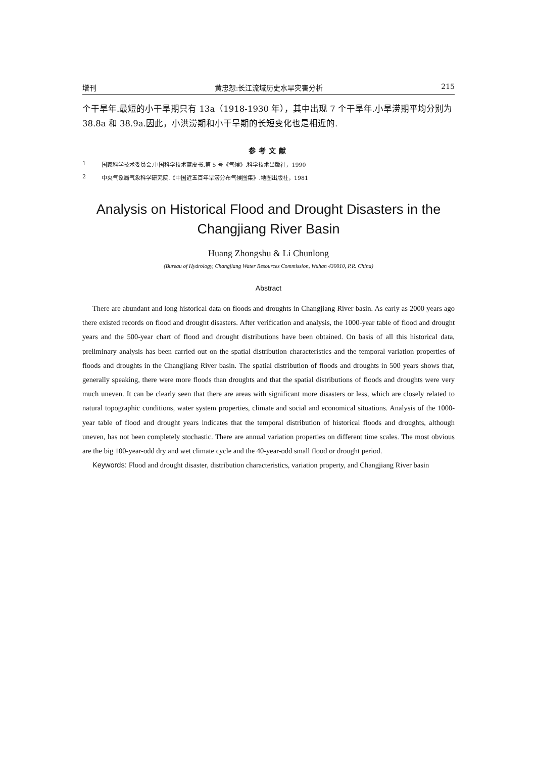增刊 黄忠恕:长江流域历史水旱灾害分析 215
个干旱年.最短的小干旱期只有 13a（1918-1930 年），其中出现 7 个干旱年.小旱涝期平均分别为 38.8a 和 38.9a.因此，小洪涝期和小干旱期的长短变化也是相近的.
参考文献
1 国家科学技术委员会.中国科学技术蓝皮书.第 5 号《气候》.科学技术出版社，1990
2 中央气象局气象科学研究院.《中国近五百年旱涝分布气候图集》.地图出版社，1981
Analysis on Historical Flood and Drought Disasters in the Changjiang River Basin
Huang Zhongshu & Li Chunlong
(Bureau of Hydrology, Changjiang Water Resources Commission, Wuhan 430010, P.R. China)
Abstract
There are abundant and long historical data on floods and droughts in Changjiang River basin. As early as 2000 years ago there existed records on flood and drought disasters. After verification and analysis, the 1000-year table of flood and drought years and the 500-year chart of flood and drought distributions have been obtained. On basis of all this historical data, preliminary analysis has been carried out on the spatial distribution characteristics and the temporal variation properties of floods and droughts in the Changjiang River basin. The spatial distribution of floods and droughts in 500 years shows that, generally speaking, there were more floods than droughts and that the spatial distributions of floods and droughts were very much uneven. It can be clearly seen that there are areas with significant more disasters or less, which are closely related to natural topographic conditions, water system properties, climate and social and economical situations. Analysis of the 1000-year table of flood and drought years indicates that the temporal distribution of historical floods and droughts, although uneven, has not been completely stochastic. There are annual variation properties on different time scales. The most obvious are the big 100-year-odd dry and wet climate cycle and the 40-year-odd small flood or drought period.
Keywords: Flood and drought disaster, distribution characteristics, variation property, and Changjiang River basin